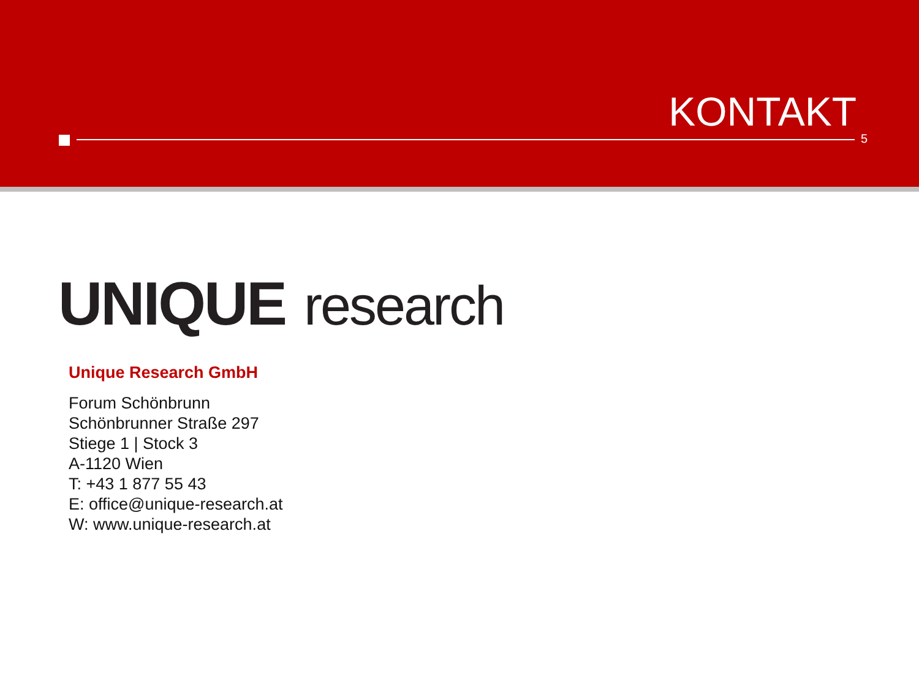KONTAKT
5
UNIQUE research
Unique Research GmbH
Forum Schönbrunn
Schönbrunner Straße 297
Stiege 1 | Stock 3
A-1120 Wien
T: +43 1 877 55 43
E: office@unique-research.at
W: www.unique-research.at